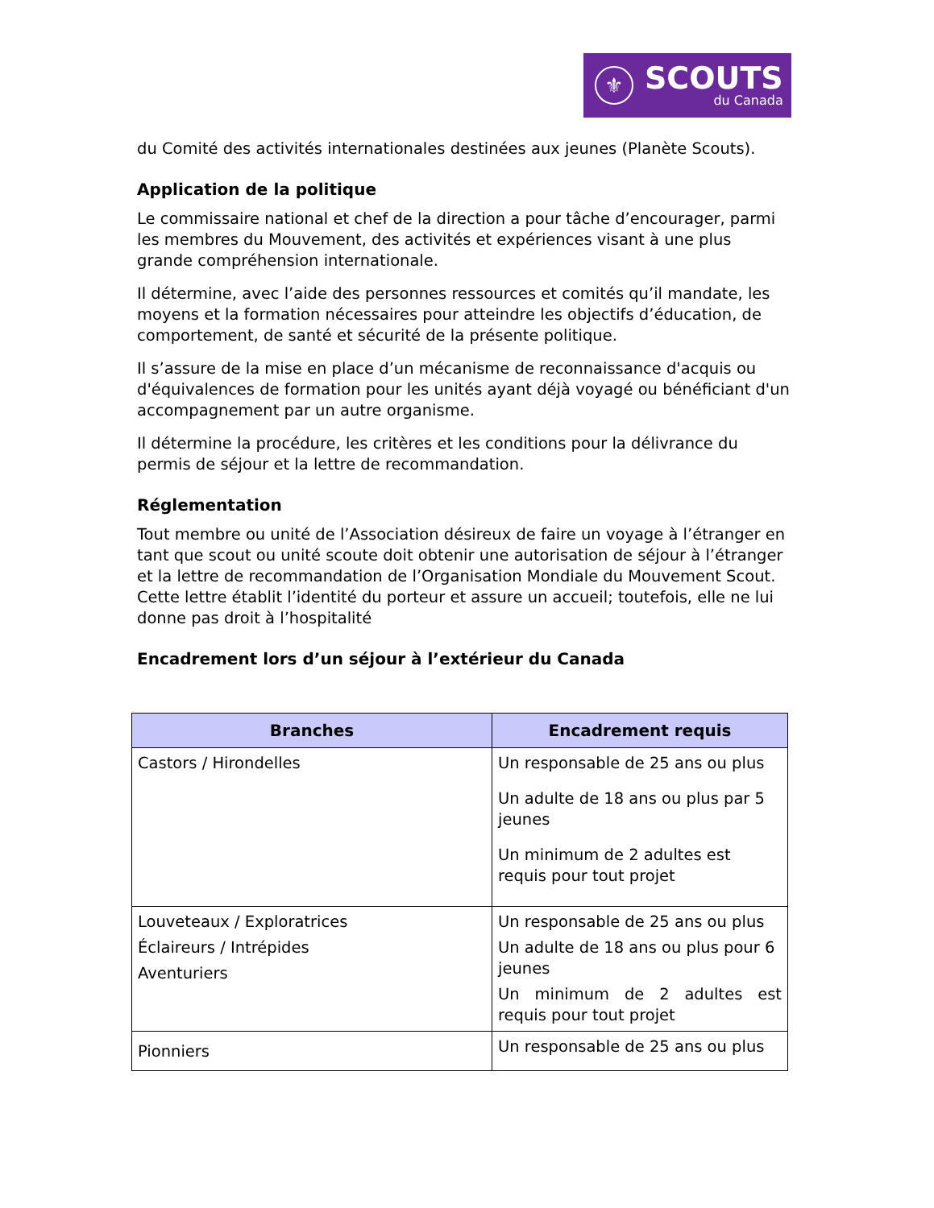⚜
SCOUTS
du Canada
du Comité des activités internationales destinées aux jeunes (Planète Scouts).
Application de la politique
Le commissaire national et chef de la direction a pour tâche d’encourager, parmi les membres du Mouvement, des activités et expériences visant à une plus grande compréhension internationale.
Il détermine, avec l’aide des personnes ressources et comités qu’il mandate, les moyens et la formation nécessaires pour atteindre les objectifs d’éducation, de comportement, de santé et sécurité de la présente politique.
Il s’assure de la mise en place d’un mécanisme de reconnaissance d'acquis ou d'équivalences de formation pour les unités ayant déjà voyagé ou bénéficiant d'un accompagnement par un autre organisme.
Il détermine la procédure, les critères et les conditions pour la délivrance du permis de séjour et la lettre de recommandation.
Réglementation
Tout membre ou unité de l’Association désireux de faire un voyage à l’étranger en tant que scout ou unité scoute doit obtenir une autorisation de séjour à l’étranger et la lettre de recommandation de l’Organisation Mondiale du Mouvement Scout. Cette lettre établit l’identité du porteur et assure un accueil; toutefois, elle ne lui donne pas droit à l’hospitalité
Encadrement lors d’un séjour à l’extérieur du Canada
| Branches | Encadrement requis |
| --- | --- |
| Castors / Hirondelles | Un responsable de 25 ans ou plus Un adulte de 18 ans ou plus par 5 jeunes Un minimum de 2 adultes est requis pour tout projet |
| Louveteaux / Exploratrices Éclaireurs / Intrépides Aventuriers | Un responsable de 25 ans ou plus Un adulte de 18 ans ou plus pour 6 jeunes Un minimum de 2 adultes est requis pour tout projet |
| Pionniers | Un responsable de 25 ans ou plus |